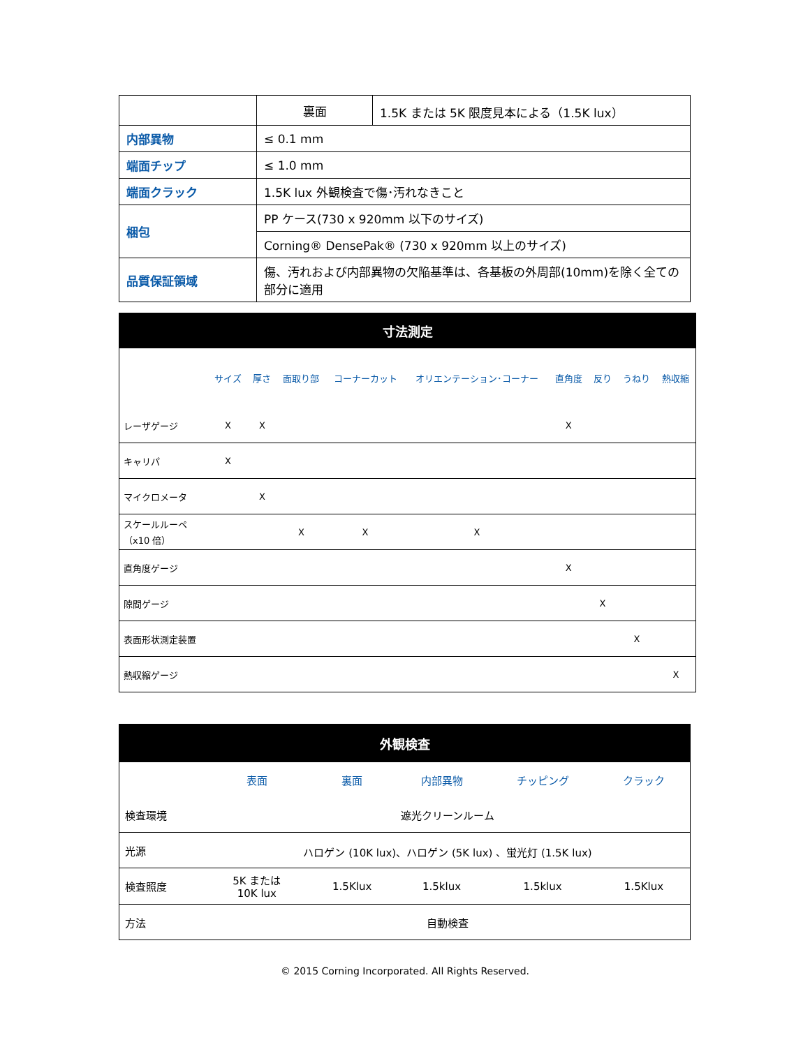| | 裏面 | 1.5K または 5K 限度見本による（1.5K lux） |
| 内部異物 | ≤ 0.1 mm | |
| 端面チップ | ≤ 1.0 mm | |
| 端面クラック | 1.5K lux 外観検査で傷･汚れなきこと | |
| 梱包 | PP ケース(730 x 920mm 以下のサイズ) | |
| | Corning® DensePak® (730 x 920mm 以上のサイズ) | |
| 品質保証領域 | 傷、汚れおよび内部異物の欠陥基準は、各基板の外周部(10mm)を除く全ての部分に適用 | |
| 寸法測定 | | | | | | | | | |
| --- | --- | --- | --- | --- | --- | --- | --- | --- | --- |
| | サイズ | 厚さ | 面取り部 | コーナーカット | オリエンテーション･コーナー | 直角度 | 反り | うねり | 熱収縮 |
| レーザゲージ | X | X | | | | X | | | |
| キャリパ | X | | | | | | | | |
| マイクロメータ | | X | | | | | | | |
| スケールルーペ （x10 倍） | | | X | X | X | | | | |
| 直角度ゲージ | | | | | | X | | | |
| 隙間ゲージ | | | | | | | X | | |
| 表面形状測定装置 | | | | | | | | X | |
| 熱収縮ゲージ | | | | | | | | | X |
| 外観検査 | | | | | |
| --- | --- | --- | --- | --- | --- |
| | 表面 | 裏面 | 内部異物 | チッピング | クラック |
| 検査環境 | 遮光クリーンルーム | | | | |
| 光源 | ハロゲン (10K lux)、ハロゲン (5K lux) 、蛍光灯 (1.5K lux) | | | | |
| 検査照度 | 5K または 10K lux | 1.5Klux | 1.5klux | 1.5klux | 1.5Klux |
| 方法 | 自動検査 | | | | |
© 2015 Corning Incorporated. All Rights Reserved.